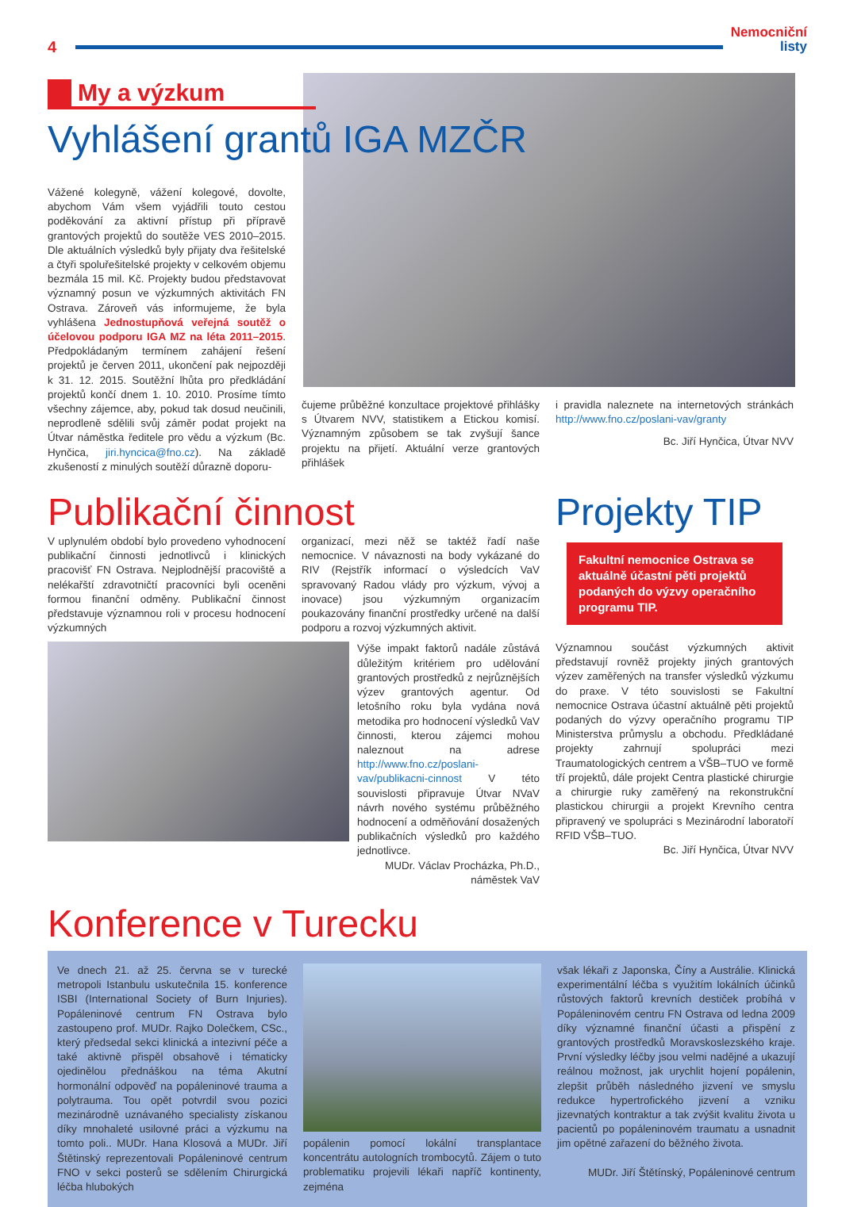4
Nemocniční
listy
My a výzkum
Vyhlášení grantů IGA MZČR
Vážené kolegyně, vážení kolegové, dovolte, abychom Vám všem vyjádřili touto cestou poděkování za aktivní přístup při přípravě grantových projektů do soutěže VES 2010–2015. Dle aktuálních výsledků byly přijaty dva řešitelské a čtyři spoluřešitelské projekty v celkovém objemu bezmála 15 mil. Kč. Projekty budou představovat významný posun ve výzkumných aktivitách FN Ostrava. Zároveň vás informujeme, že byla vyhlášena Jednostupňová veřejná soutěž o účelovou podporu IGA MZ na léta 2011–2015. Předpokládaným termínem zahájení řešení projektů je červen 2011, ukončení pak nejpozději k 31. 12. 2015. Soutěžní lhůta pro předkládání projektů končí dnem 1. 10. 2010. Prosíme tímto všechny zájemce, aby, pokud tak dosud neučinili, neprodleně sdělili svůj záměr podat projekt na Útvar náměstka ředitele pro vědu a výzkum (Bc. Hynčica, jiri.hyncica@fno.cz). Na základě zkušeností z minulých soutěží důrazně doporu-
čujeme průběžné konzultace projektové přihlášky s Útvarem NVV, statistikem a Etickou komisí. Významným způsobem se tak zvyšují šance projektu na přijetí. Aktuální verze grantových přihlášek
i pravidla naleznete na internetových stránkách http://www.fno.cz/poslani-vav/granty
Bc. Jiří Hynčica, Útvar NVV
Publikační činnost
V uplynulém období bylo provedeno vyhodnocení publikační činnosti jednotlivců i klinických pracovišť FN Ostrava. Nejplodnější pracoviště a nelékařští zdravotničtí pracovníci byli oceněni formou finanční odměny. Publikační činnost představuje významnou roli v procesu hodnocení výzkumných
organizací, mezi něž se taktéž řadí naše nemocnice. V návaznosti na body vykázané do RIV (Rejstřík informací o výsledcích VaV spravovaný Radou vlády pro výzkum, vývoj a inovace) jsou výzkumným organizacím poukazovány finanční prostředky určené na další podporu a rozvoj výzkumných aktivit.
Výše impakt faktorů nadále zůstává důležitým kritériem pro udělování grantových prostředků z nejrůznějších výzev grantových agentur. Od letošního roku byla vydána nová metodika pro hodnocení výsledků VaV činnosti, kterou zájemci mohou naleznout na adrese http://www.fno.cz/poslani-vav/publikacni-cinnost V této souvislosti připravuje Útvar NVaV návrh nového systému průběžného hodnocení a odměňování dosažených publikačních výsledků pro každého jednotlivce.
MUDr. Václav Procházka, Ph.D.,
náměstek VaV
Projekty TIP
Fakultní nemocnice Ostrava se aktuálně účastní pěti projektů podaných do výzvy operačního programu TIP.
Významnou součást výzkumných aktivit představují rovněž projekty jiných grantových výzev zaměřených na transfer výsledků výzkumu do praxe. V této souvislosti se Fakultní nemocnice Ostrava účastní aktuálně pěti projektů podaných do výzvy operačního programu TIP Ministerstva průmyslu a obchodu. Předkládané projekty zahrnují spolupráci mezi Traumatologických centrem a VŠB–TUO ve formě tří projektů, dále projekt Centra plastické chirurgie a chirurgie ruky zaměřený na rekonstrukční plastickou chirurgii a projekt Krevního centra připravený ve spolupráci s Mezinárodní laboratoří RFID VŠB–TUO.
Bc. Jiří Hynčica, Útvar NVV
Konference v Turecku
Ve dnech 21. až 25. června se v turecké metropoli Istanbulu uskutečnila 15. konference ISBI (International Society of Burn Injuries). Popáleninové centrum FN Ostrava bylo zastoupeno prof. MUDr. Rajko Dolečkem, CSc., který předsedal sekci klinická a intezivní péče a také aktivně přispěl obsahově i tématicky ojedinělou přednáškou na téma Akutní hormonální odpověď na popáleninové trauma a polytrauma. Tou opět potvrdil svou pozici mezinárodně uznávaného specialisty získanou díky mnohaleté usilovné práci a výzkumu na tomto poli.. MUDr. Hana Klosová a MUDr. Jiří Štětinský reprezentovali Popáleninové centrum FNO v sekci posterů se sdělením Chirurgická léčba hlubokých
popálenin pomocí lokální transplantace koncentrátu autologních trombocytů. Zájem o tuto problematiku projevili lékaři napříč kontinenty, zejména
však lékaři z Japonska, Číny a Austrálie. Klinická experimentální léčba s využitím lokálních účinků růstových faktorů krevních destiček probíhá v Popáleninovém centru FN Ostrava od ledna 2009 díky významné finanční účasti a přispění z grantových prostředků Moravskoslezského kraje. První výsledky léčby jsou velmi nadějné a ukazují reálnou možnost, jak urychlit hojení popálenin, zlepšit průběh následného jizvení ve smyslu redukce hypertrofického jizvení a vzniku jizevnatých kontraktur a tak zvýšit kvalitu života u pacientů po popáleninovém traumatu a usnadnit jim opětné zařazení do běžného života.
MUDr. Jiří Štětínský, Popáleninové centrum